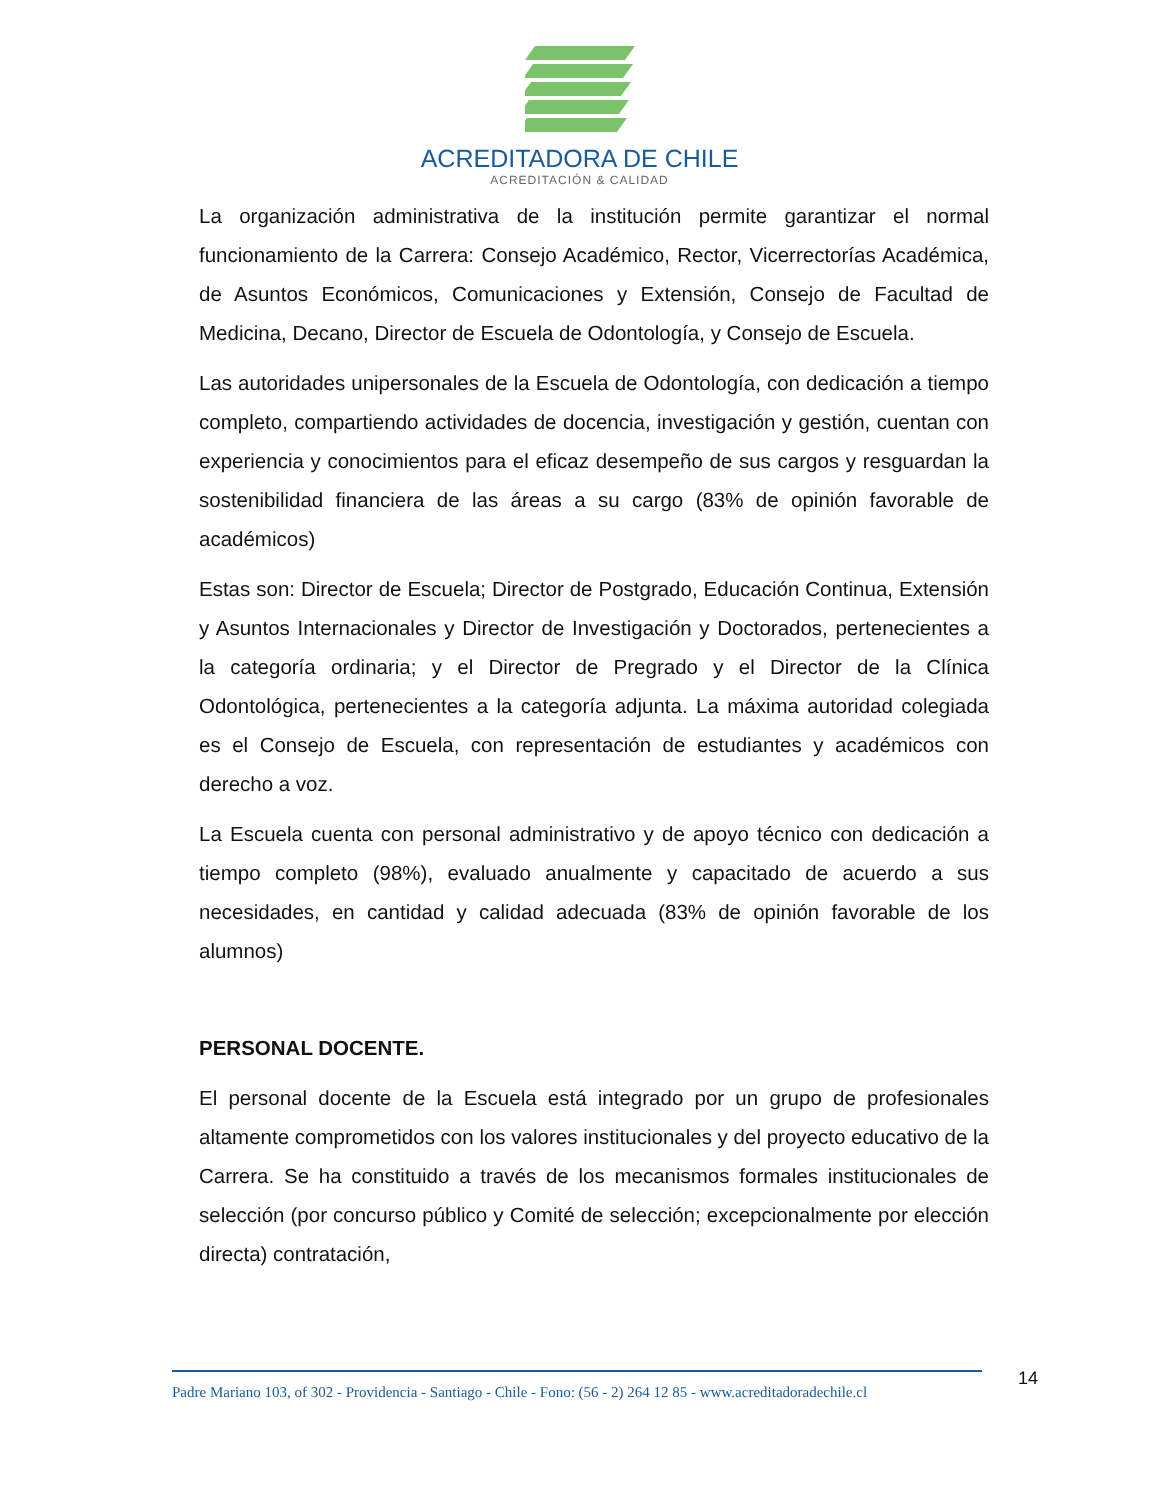ACREDITADORA DE CHILE
ACREDITACIÓN & CALIDAD
La organización administrativa de la institución permite garantizar el normal funcionamiento de la Carrera: Consejo Académico, Rector, Vicerrectorías Académica, de Asuntos Económicos, Comunicaciones y Extensión, Consejo de Facultad de Medicina, Decano, Director de Escuela de Odontología, y Consejo de Escuela.
Las autoridades unipersonales de la Escuela de Odontología, con dedicación a tiempo completo, compartiendo actividades de docencia, investigación y gestión, cuentan con experiencia y conocimientos para el eficaz desempeño de sus cargos y resguardan la sostenibilidad financiera de las áreas a su cargo (83% de opinión favorable de académicos)
Estas son: Director de Escuela; Director de Postgrado, Educación Continua, Extensión y Asuntos Internacionales y Director de Investigación y Doctorados, pertenecientes a la categoría ordinaria; y el Director de Pregrado y el Director de la Clínica Odontológica, pertenecientes a la categoría adjunta. La máxima autoridad colegiada es el Consejo de Escuela, con representación de estudiantes y académicos con derecho a voz.
La Escuela cuenta con personal administrativo y de apoyo técnico con dedicación a tiempo completo (98%), evaluado anualmente y capacitado de acuerdo a sus necesidades, en cantidad y calidad adecuada (83% de opinión favorable de los alumnos)
PERSONAL DOCENTE.
El personal docente de la Escuela está integrado por un grupo de profesionales altamente comprometidos con los valores institucionales y del proyecto educativo de la Carrera. Se ha constituido a través de los mecanismos formales institucionales de selección (por concurso público y Comité de selección; excepcionalmente por elección directa) contratación,
Padre Mariano 103, of 302 - Providencia - Santiago - Chile - Fono: (56 - 2) 264 12 85 - www.acreditadoradechile.cl
14